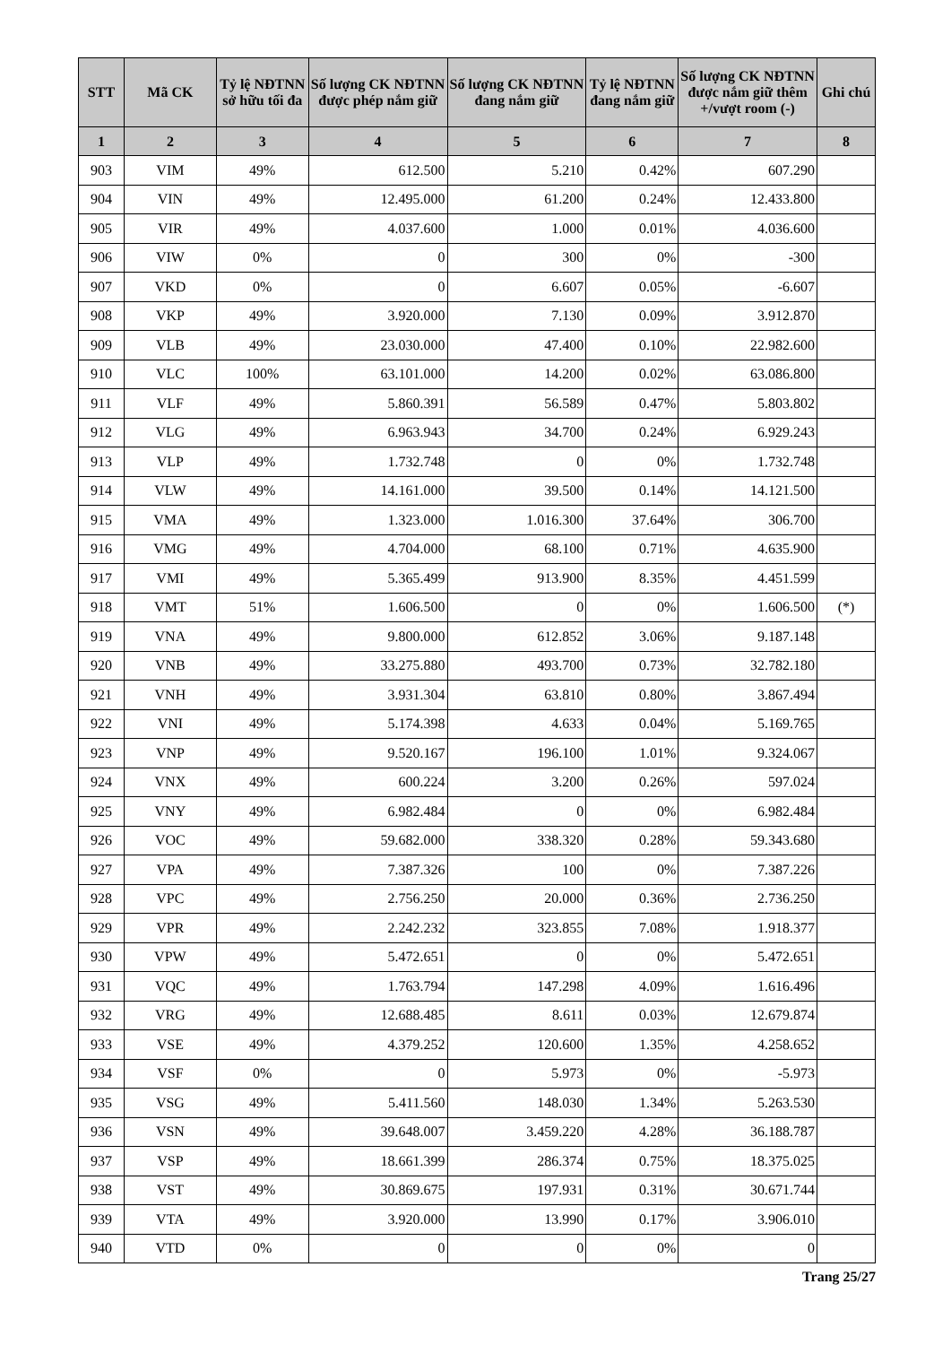| STT | Mã CK | Tỷ lệ NĐTNN sở hữu tối đa | Số lượng CK NĐTNN được phép nắm giữ | Số lượng CK NĐTNN đang nắm giữ | Tỷ lệ NĐTNN đang nắm giữ | Số lượng CK NĐTNN được nắm giữ thêm +/vượt room (-) | Ghi chú |
| --- | --- | --- | --- | --- | --- | --- | --- |
| 1 | 2 | 3 | 4 | 5 | 6 | 7 | 8 |
| 903 | VIM | 49% | 612.500 | 5.210 | 0.42% | 607.290 | |
| 904 | VIN | 49% | 12.495.000 | 61.200 | 0.24% | 12.433.800 | |
| 905 | VIR | 49% | 4.037.600 | 1.000 | 0.01% | 4.036.600 | |
| 906 | VIW | 0% | 0 | 300 | 0% | -300 | |
| 907 | VKD | 0% | 0 | 6.607 | 0.05% | -6.607 | |
| 908 | VKP | 49% | 3.920.000 | 7.130 | 0.09% | 3.912.870 | |
| 909 | VLB | 49% | 23.030.000 | 47.400 | 0.10% | 22.982.600 | |
| 910 | VLC | 100% | 63.101.000 | 14.200 | 0.02% | 63.086.800 | |
| 911 | VLF | 49% | 5.860.391 | 56.589 | 0.47% | 5.803.802 | |
| 912 | VLG | 49% | 6.963.943 | 34.700 | 0.24% | 6.929.243 | |
| 913 | VLP | 49% | 1.732.748 | 0 | 0% | 1.732.748 | |
| 914 | VLW | 49% | 14.161.000 | 39.500 | 0.14% | 14.121.500 | |
| 915 | VMA | 49% | 1.323.000 | 1.016.300 | 37.64% | 306.700 | |
| 916 | VMG | 49% | 4.704.000 | 68.100 | 0.71% | 4.635.900 | |
| 917 | VMI | 49% | 5.365.499 | 913.900 | 8.35% | 4.451.599 | |
| 918 | VMT | 51% | 1.606.500 | 0 | 0% | 1.606.500 | (*) |
| 919 | VNA | 49% | 9.800.000 | 612.852 | 3.06% | 9.187.148 | |
| 920 | VNB | 49% | 33.275.880 | 493.700 | 0.73% | 32.782.180 | |
| 921 | VNH | 49% | 3.931.304 | 63.810 | 0.80% | 3.867.494 | |
| 922 | VNI | 49% | 5.174.398 | 4.633 | 0.04% | 5.169.765 | |
| 923 | VNP | 49% | 9.520.167 | 196.100 | 1.01% | 9.324.067 | |
| 924 | VNX | 49% | 600.224 | 3.200 | 0.26% | 597.024 | |
| 925 | VNY | 49% | 6.982.484 | 0 | 0% | 6.982.484 | |
| 926 | VOC | 49% | 59.682.000 | 338.320 | 0.28% | 59.343.680 | |
| 927 | VPA | 49% | 7.387.326 | 100 | 0% | 7.387.226 | |
| 928 | VPC | 49% | 2.756.250 | 20.000 | 0.36% | 2.736.250 | |
| 929 | VPR | 49% | 2.242.232 | 323.855 | 7.08% | 1.918.377 | |
| 930 | VPW | 49% | 5.472.651 | 0 | 0% | 5.472.651 | |
| 931 | VQC | 49% | 1.763.794 | 147.298 | 4.09% | 1.616.496 | |
| 932 | VRG | 49% | 12.688.485 | 8.611 | 0.03% | 12.679.874 | |
| 933 | VSE | 49% | 4.379.252 | 120.600 | 1.35% | 4.258.652 | |
| 934 | VSF | 0% | 0 | 5.973 | 0% | -5.973 | |
| 935 | VSG | 49% | 5.411.560 | 148.030 | 1.34% | 5.263.530 | |
| 936 | VSN | 49% | 39.648.007 | 3.459.220 | 4.28% | 36.188.787 | |
| 937 | VSP | 49% | 18.661.399 | 286.374 | 0.75% | 18.375.025 | |
| 938 | VST | 49% | 30.869.675 | 197.931 | 0.31% | 30.671.744 | |
| 939 | VTA | 49% | 3.920.000 | 13.990 | 0.17% | 3.906.010 | |
| 940 | VTD | 0% | 0 | 0 | 0% | 0 | |
Trang 25/27